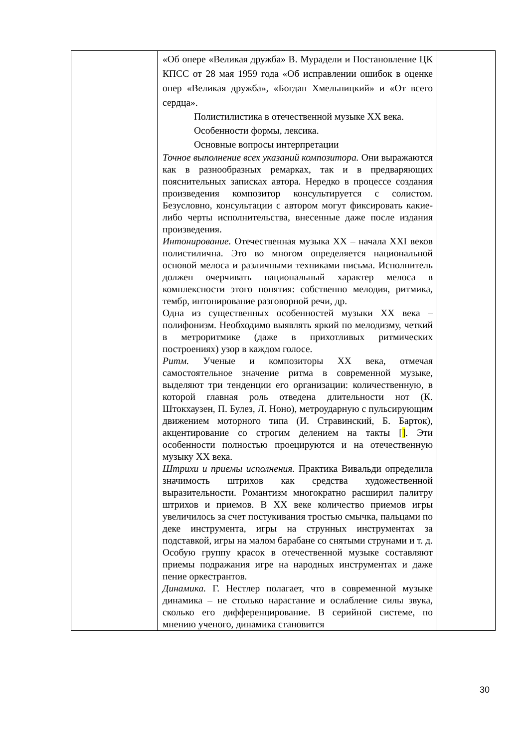| | «Об опере «Великая дружба» В. Мурадели и Постановление ЦК КПСС от 28 мая 1959 года «Об исправлении ошибок в оценке опер «Великая дружба», «Богдан Хмельницкий» и «От всего сердца». Полистилистика в отечественной музыке XX века. Особенности формы, лексика. Основные вопросы интерпретации Точное выполнение всех указаний композитора. Они выражаются как в разнообразных ремарках, так и в предваряющих пояснительных записках автора. Нередко в процессе создания произведения композитор консультируется с солистом. Безусловно, консультации с автором могут фиксировать какие-либо черты исполнительства, внесенные даже после издания произведения. Интонирование. Отечественная музыка XX – начала XXI веков полистилична. Это во многом определяется национальной основой мелоса и различными техниками письма. Исполнитель должен очерчивать национальный характер мелоса в комплексности этого понятия: собственно мелодия, ритмика, тембр, интонирование разговорной речи, др. Одна из существенных особенностей музыки XX века – полифонизм. Необходимо выявлять яркий по мелодизму, четкий в метроритмике (даже в прихотливых ритмических построениях) узор в каждом голосе. Ритм. Ученые и композиторы XX века, отмечая самостоятельное значение ритма в современной музыке, выделяют три тенденции его организации: количественную, в которой главная роль отведена длительности нот (К. Штокхаузен, П. Булез, Л. Ноно), метроударную с пульсирующим движением моторного типа (И. Стравинский, Б. Барток), акцентирование со строгим делением на такты [ ] . Эти особенности полностью проецируются и на отечественную музыку XX века. Штрихи и приемы исполнения. Практика Вивальди определила значимость штрихов как средства художественной выразительности. Романтизм многократно расширил палитру штрихов и приемов. В XX веке количество приемов игры увеличилось за счет постукивания тростью смычка, пальцами по деке инструмента, игры на струнных инструментах за подставкой, игры на малом барабане со снятыми струнами и т. д. Особую группу красок в отечественной музыке составляют приемы подражания игре на народных инструментах и даже пение оркестрантов. Динамика. Г. Нестлер полагает, что в современной музыке динамика – не столько нарастание и ослабление силы звука, сколько его дифференцирование. В серийной системе, по мнению ученого, динамика становится | |
30